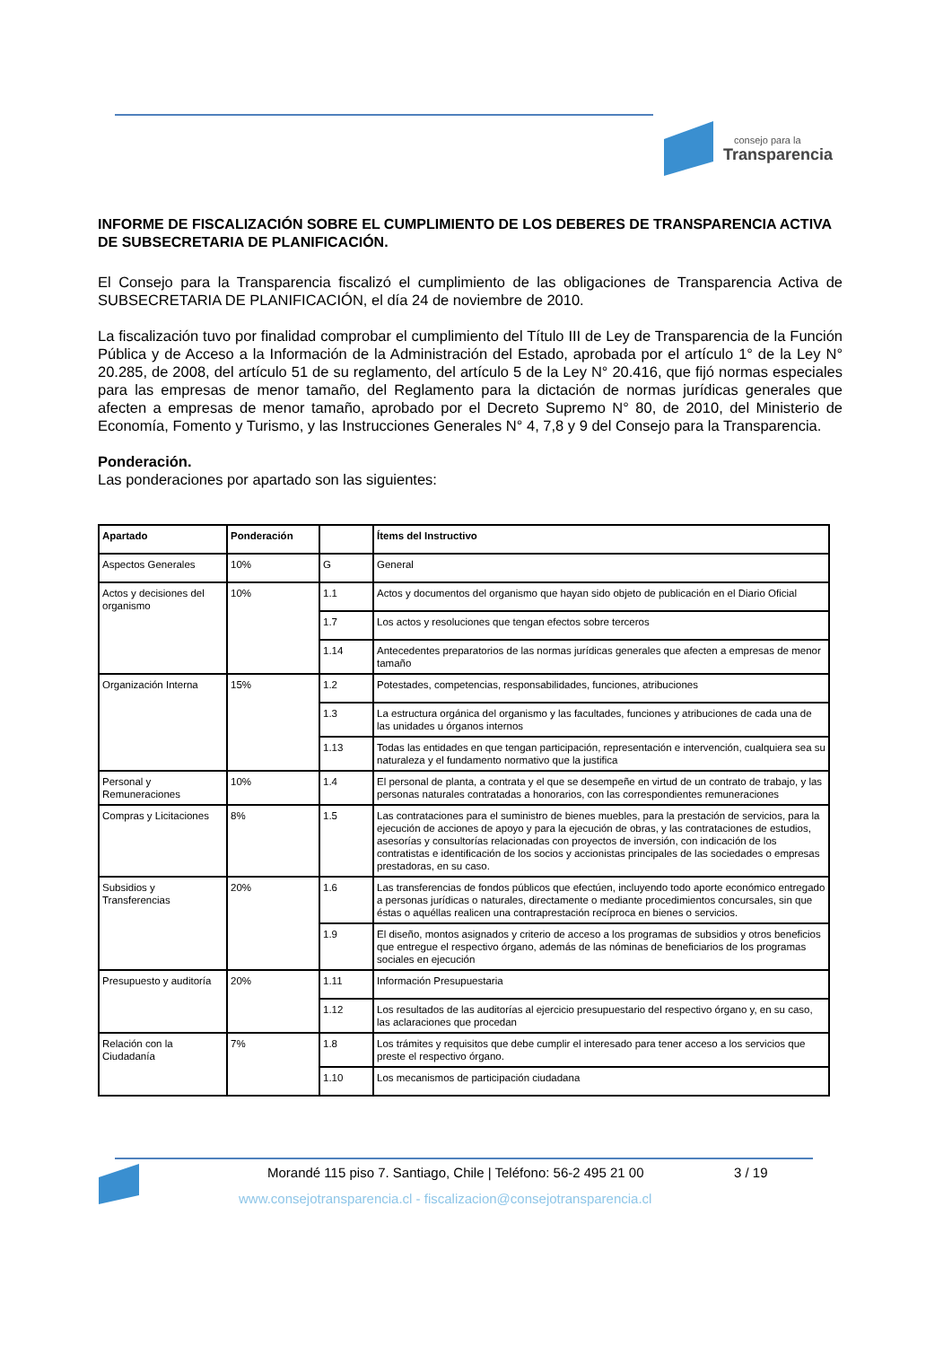consejo para la
Transparencia
INFORME DE FISCALIZACIÓN SOBRE EL CUMPLIMIENTO DE LOS DEBERES DE TRANSPARENCIA ACTIVA DE SUBSECRETARIA DE PLANIFICACIÓN.
El Consejo para la Transparencia fiscalizó el cumplimiento de las obligaciones de Transparencia Activa de SUBSECRETARIA DE PLANIFICACIÓN, el día 24 de noviembre de 2010.
La fiscalización tuvo por finalidad comprobar el cumplimiento del Título III de Ley de Transparencia de la Función Pública y de Acceso a la Información de la Administración del Estado, aprobada por el artículo 1° de la Ley N° 20.285, de 2008, del artículo 51 de su reglamento, del artículo 5 de la Ley N° 20.416, que fijó normas especiales para las empresas de menor tamaño, del Reglamento para la dictación de normas jurídicas generales que afecten a empresas de menor tamaño, aprobado por el Decreto Supremo N° 80, de 2010, del Ministerio de Economía, Fomento y Turismo, y las Instrucciones Generales N° 4, 7,8 y 9 del Consejo para la Transparencia.
Ponderación.
Las ponderaciones por apartado son las siguientes:
| Apartado | Ponderación | | Ítems del Instructivo |
| --- | --- | --- | --- |
| Aspectos Generales | 10% | G | General |
| Actos y decisiones del organismo | 10% | 1.1 | Actos y documentos del organismo que hayan sido objeto de publicación en el Diario Oficial |
| | | 1.7 | Los actos y resoluciones que tengan efectos sobre terceros |
| | | 1.14 | Antecedentes preparatorios de las normas jurídicas generales que afecten a empresas de menor tamaño |
| Organización Interna | 15% | 1.2 | Potestades, competencias, responsabilidades, funciones, atribuciones |
| | | 1.3 | La estructura orgánica del organismo y las facultades, funciones y atribuciones de cada una de las unidades u órganos internos |
| | | 1.13 | Todas las entidades en que tengan participación, representación e intervención, cualquiera sea su naturaleza y el fundamento normativo que la justifica |
| Personal y Remuneraciones | 10% | 1.4 | El personal de planta, a contrata y el que se desempeñe en virtud de un contrato de trabajo, y las personas naturales contratadas a honorarios, con las correspondientes remuneraciones |
| Compras y Licitaciones | 8% | 1.5 | Las contrataciones para el suministro de bienes muebles, para la prestación de servicios, para la ejecución de acciones de apoyo y para la ejecución de obras, y las contrataciones de estudios, asesorías y consultorías relacionadas con proyectos de inversión, con indicación de los contratistas e identificación de los socios y accionistas principales de las sociedades o empresas prestadoras, en su caso. |
| Subsidios y Transferencias | 20% | 1.6 | Las transferencias de fondos públicos que efectúen, incluyendo todo aporte económico entregado a personas jurídicas o naturales, directamente o mediante procedimientos concursales, sin que éstas o aquéllas realicen una contraprestación recíproca en bienes o servicios. |
| | | 1.9 | El diseño, montos asignados y criterio de acceso a los programas de subsidios y otros beneficios que entregue el respectivo órgano, además de las nóminas de beneficiarios de los programas sociales en ejecución |
| Presupuesto y auditoría | 20% | 1.11 | Información Presupuestaria |
| | | 1.12 | Los resultados de las auditorías al ejercicio presupuestario del respectivo órgano y, en su caso, las aclaraciones que procedan |
| Relación con la Ciudadanía | 7% | 1.8 | Los trámites y requisitos que debe cumplir el interesado para tener acceso a los servicios que preste el respectivo órgano. |
| | | 1.10 | Los mecanismos de participación ciudadana |
Morandé 115 piso 7. Santiago, Chile | Teléfono: 56-2 495 21 00
3 / 19
www.consejotransparencia.cl - fiscalizacion@consejotransparencia.cl